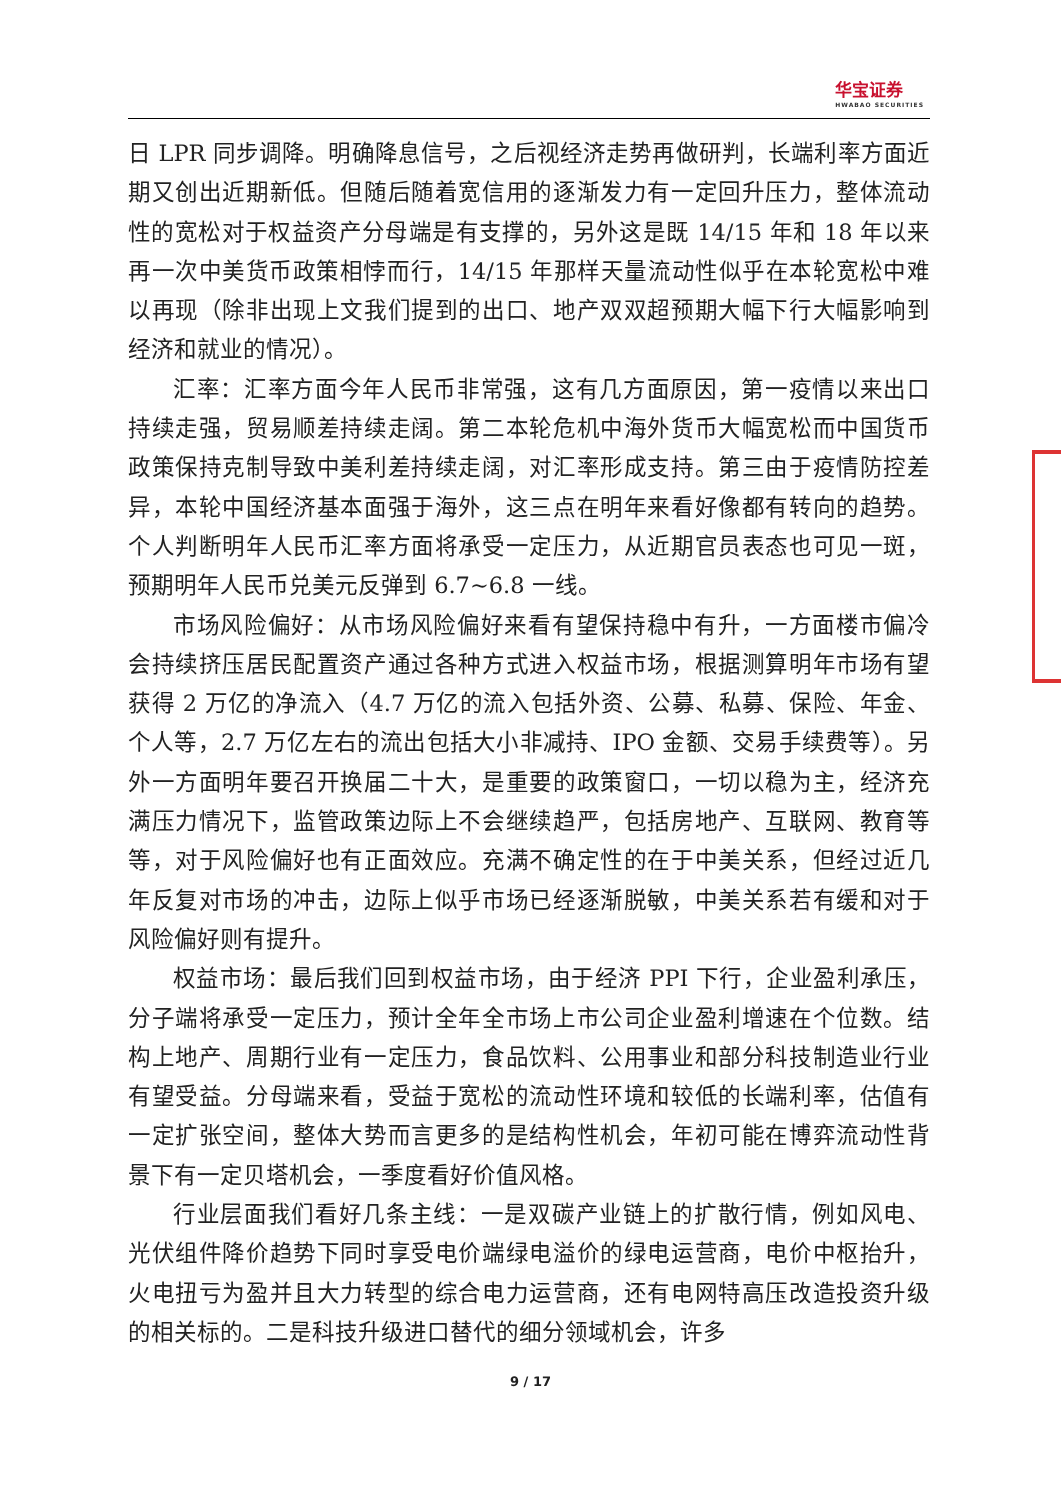华宝证券
HWABAO SECURITIES
日 LPR 同步调降。明确降息信号，之后视经济走势再做研判，长端利率方面近期又创出近期新低。但随后随着宽信用的逐渐发力有一定回升压力，整体流动性的宽松对于权益资产分母端是有支撑的，另外这是既 14/15 年和 18 年以来再一次中美货币政策相悖而行，14/15 年那样天量流动性似乎在本轮宽松中难以再现（除非出现上文我们提到的出口、地产双双超预期大幅下行大幅影响到经济和就业的情况）。
汇率：汇率方面今年人民币非常强，这有几方面原因，第一疫情以来出口持续走强，贸易顺差持续走阔。第二本轮危机中海外货币大幅宽松而中国货币政策保持克制导致中美利差持续走阔，对汇率形成支持。第三由于疫情防控差异，本轮中国经济基本面强于海外，这三点在明年来看好像都有转向的趋势。个人判断明年人民币汇率方面将承受一定压力，从近期官员表态也可见一斑，预期明年人民币兑美元反弹到 6.7~6.8 一线。
市场风险偏好：从市场风险偏好来看有望保持稳中有升，一方面楼市偏冷会持续挤压居民配置资产通过各种方式进入权益市场，根据测算明年市场有望获得 2 万亿的净流入（4.7 万亿的流入包括外资、公募、私募、保险、年金、 个人等，2.7 万亿左右的流出包括大小非减持、IPO 金额、交易手续费等）。另外一方面明年要召开换届二十大，是重要的政策窗口，一切以稳为主，经济充满压力情况下，监管政策边际上不会继续趋严，包括房地产、互联网、教育等等，对于风险偏好也有正面效应。充满不确定性的在于中美关系，但经过近几年反复对市场的冲击，边际上似乎市场已经逐渐脱敏，中美关系若有缓和对于风险偏好则有提升。
权益市场：最后我们回到权益市场，由于经济 PPI 下行，企业盈利承压，分子端将承受一定压力，预计全年全市场上市公司企业盈利增速在个位数。结构上地产、周期行业有一定压力，食品饮料、公用事业和部分科技制造业行业有望受益。分母端来看，受益于宽松的流动性环境和较低的长端利率，估值有一定扩张空间，整体大势而言更多的是结构性机会，年初可能在博弈流动性背景下有一定贝塔机会，一季度看好价值风格。
行业层面我们看好几条主线：一是双碳产业链上的扩散行情，例如风电、光伏组件降价趋势下同时享受电价端绿电溢价的绿电运营商，电价中枢抬升，火电扭亏为盈并且大力转型的综合电力运营商，还有电网特高压改造投资升级的相关标的。二是科技升级进口替代的细分领域机会，许多
9 / 17